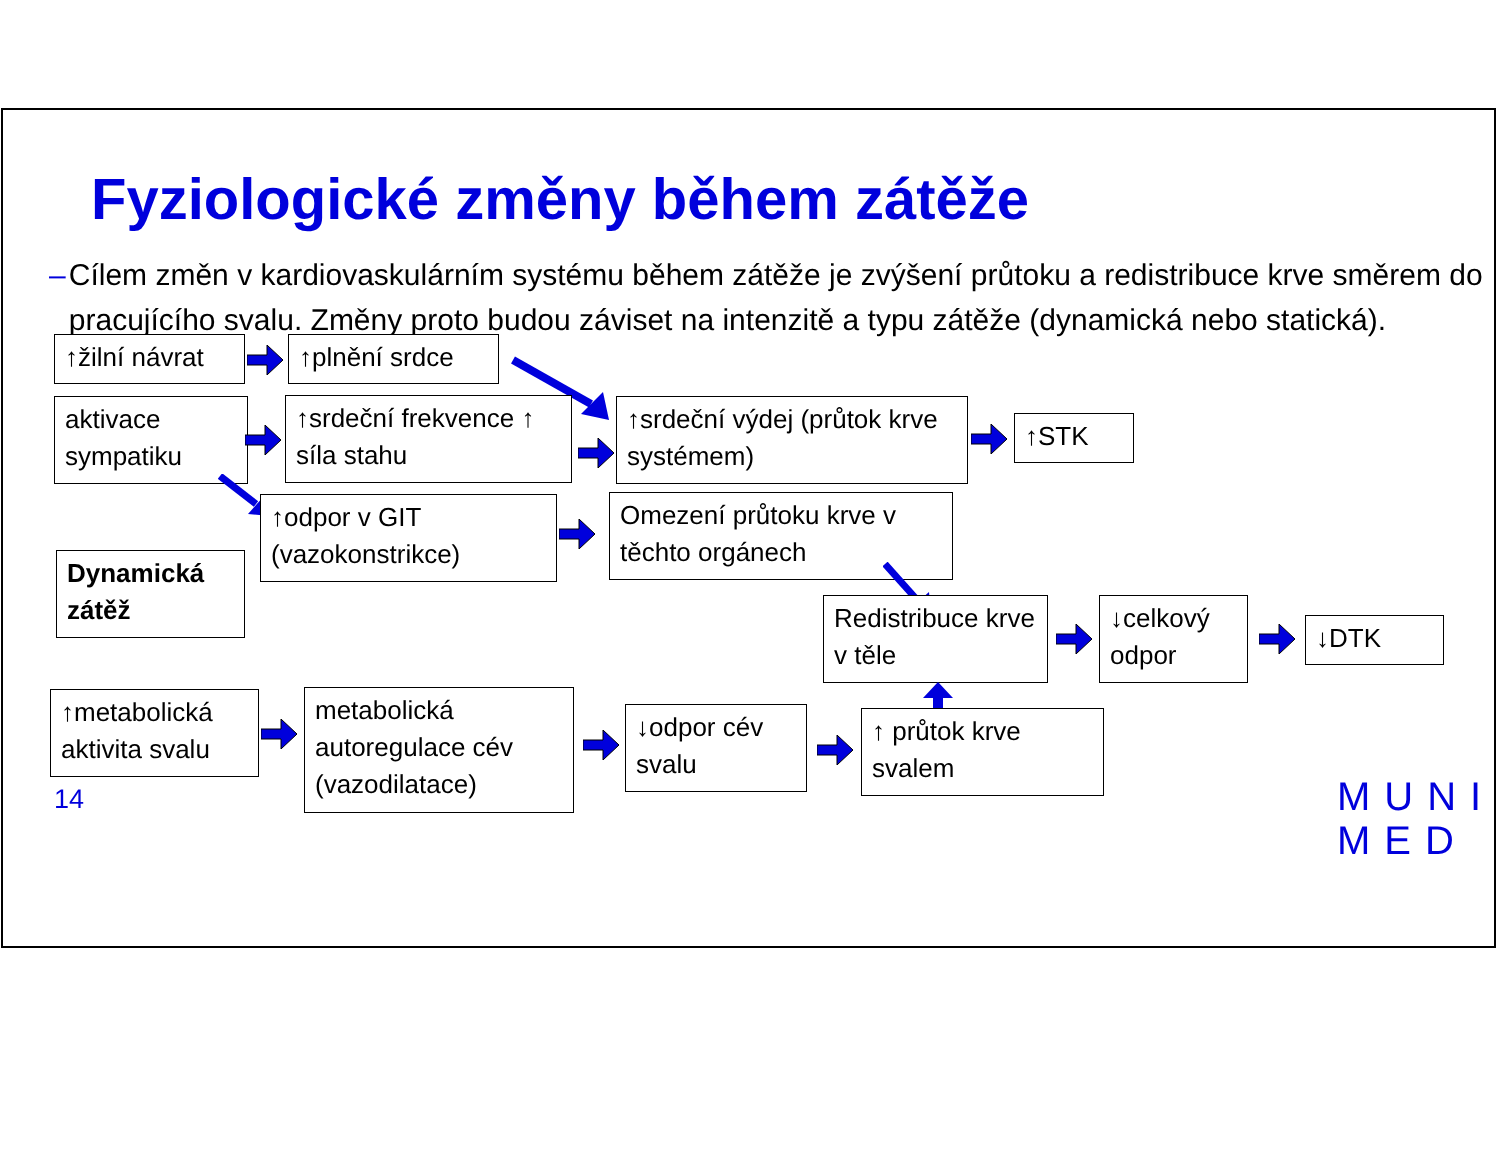Fyziologické změny během zátěže
– Cílem změn v kardiovaskulárním systému během zátěže je zvýšení průtoku a redistribuce krve směrem do pracujícího svalu. Změny proto budou záviset na intenzitě a typu zátěže (dynamická nebo statická).
↑žilní návrat
↑plnění srdce
aktivace sympatiku
↑srdeční frekvence ↑ síla stahu
↑srdeční výdej (průtok krve systémem)
↑STK
↑odpor v GIT (vazokonstrikce)
Omezení průtoku krve v těchto orgánech
Dynamická zátěž
Redistribuce krve v těle
↓celkový odpor
↓DTK
↑metabolická aktivita svalu
metabolická autoregulace cév (vazodilatace)
↓odpor cév svalu
↑ průtok krve svalem
14
MUNI
MED